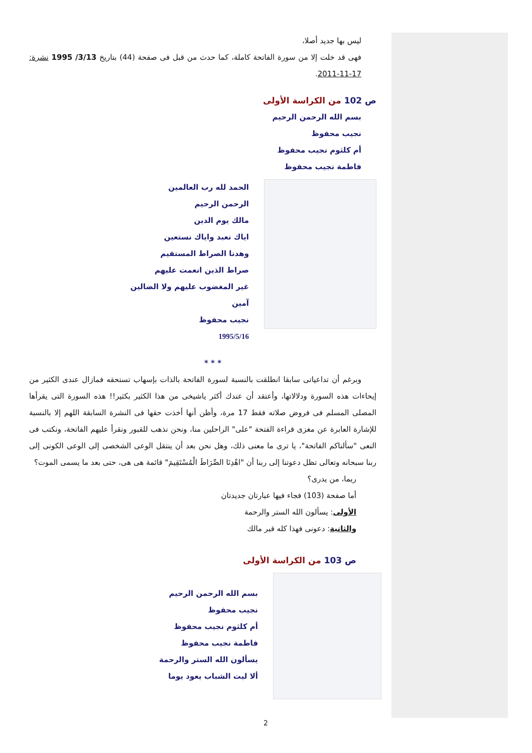ليس بها جديد أصلا،
فهى قد خلت إلا من سورة الفاتحة كاملة، كما حدث من قبل فى صفحة (44) بتاريخ 3/13/ 1995 نشرة: 17-11-2011.
ص 102 من الكراسة الأولى
بسم الله الرحمن الرحيم
نجيب محفوظ
أم كلثوم نجيب محفوظ
فاطمة نجيب محفوظ
الحمد لله رب العالمين
الرحمن الرحيم
مالك يوم الدين
اياك نعبد واياك نستعين
وهدنا الصراط المستقيم
صراط الذين انعمت عليهم
غير المغضوب عليهم ولا الضالين
آمين
نجيب محفوظ
1995/5/16
* * *
وبرغم أن تداعياتى سابقا انطلقت بالنسبة لسورة الفاتحة بالذات بإسهاب تستحقه فمازال عندى الكثير من إيحاءات هذه السورة ودلالاتها، وأعتقد أن عندك أكثر ياشيخى من هذا الكثير بكثير!! هذه السورة التى يقرأها المصلى المسلم فى فروض صلاته فقط 17 مرة، وأظن أنها أخذت حقها فى النشرة السابقة اللهم إلا بالنسبة للإشارة العابرة عن مغزى قراءة الفتحة "على" الراحلين منا، ونحن نذهب للقبور ونقرأ عليهم الفاتحة، ونكتب فى النعى "سألناكم الفاتحة"، يا ترى ما معنى ذلك، وهل نحن بعد أن ينتقل الوعى الشخصى إلى الوعى الكونى إلى ربنا سبحانه وتعالى تظل دعوتنا إلى ربنا أن "اهْدِنَا الصِّرَاطَ الْمُسْتَقِيمَ" قائمة هى هى، حتى بعد ما يسمى الموت؟
ربما، من يدرى؟
أما صفحة (103) فجاء فيها عبارتان جديدتان
الأولى: يسألون الله الستر والرحمة
والثانية: دعونى فهذا كله قبر مالك
ص 103 من الكراسة الأولى
بسم الله الرحمن الرحيم
نجيب محفوظ
أم كلثوم نجيب محفوظ
فاطمة نجيب محفوظ
يسألون الله الستر والرحمة
ألا ليت الشباب يعود يوما
2